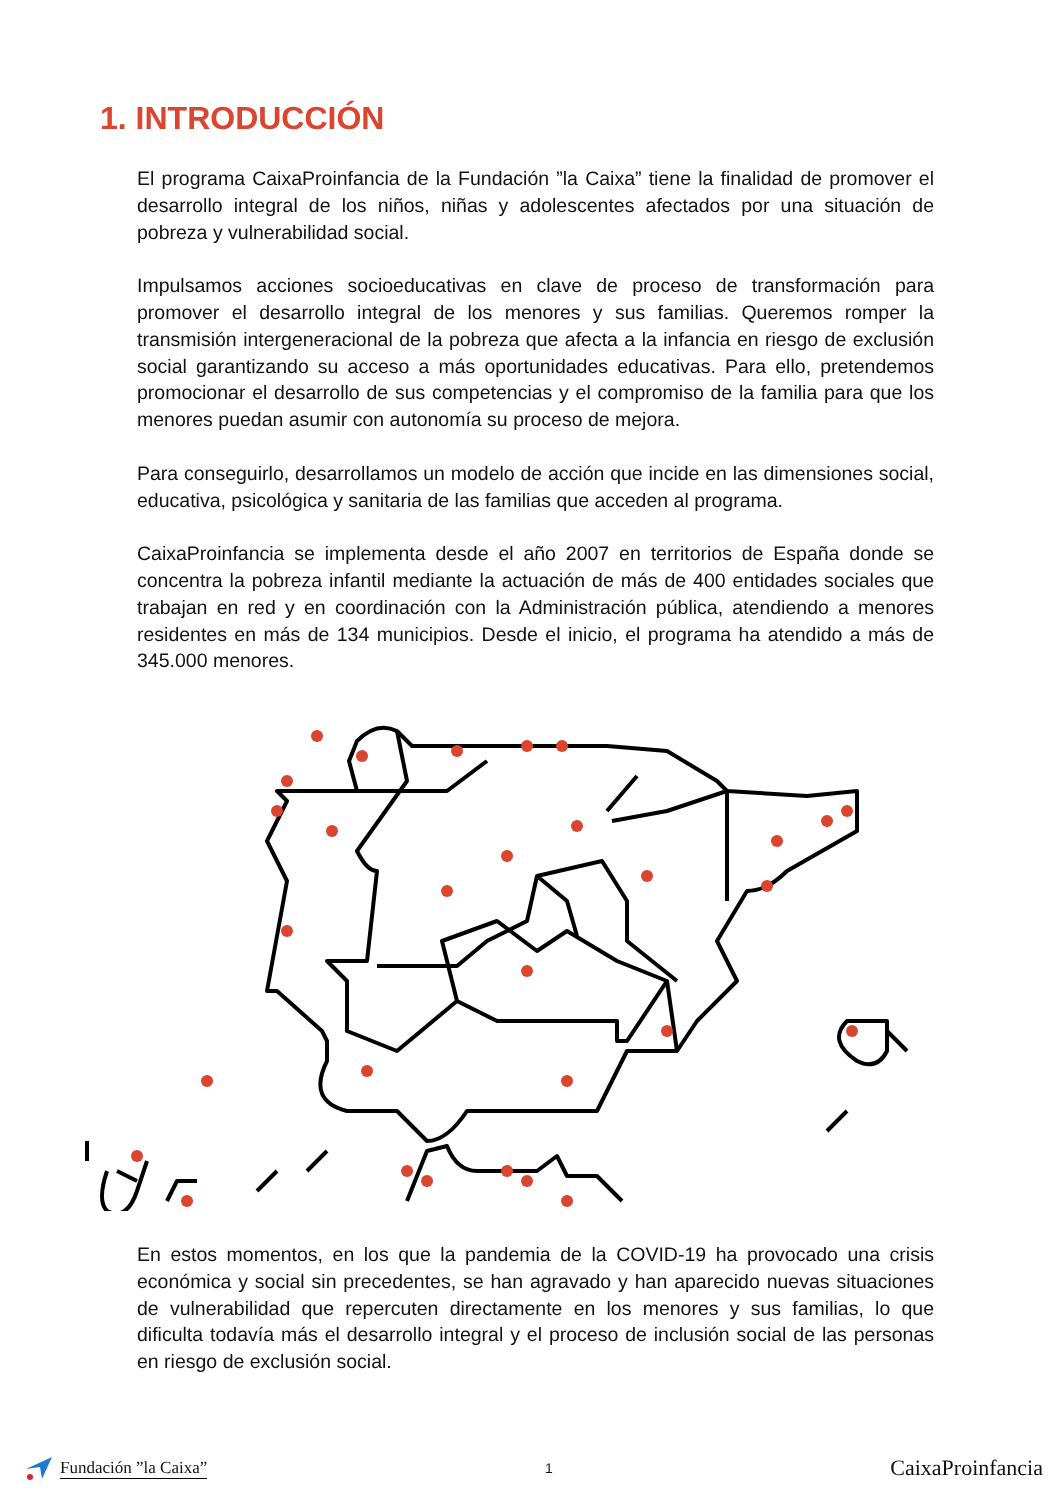1. INTRODUCCIÓN
El programa CaixaProinfancia de la Fundación ”la Caixa” tiene la finalidad de promover el desarrollo integral de los niños, niñas y adolescentes afectados por una situación de pobreza y vulnerabilidad social.
Impulsamos acciones socioeducativas en clave de proceso de transformación para promover el desarrollo integral de los menores y sus familias. Queremos romper la transmisión intergeneracional de la pobreza que afecta a la infancia en riesgo de exclusión social garantizando su acceso a más oportunidades educativas. Para ello, pretendemos promocionar el desarrollo de sus competencias y el compromiso de la familia para que los menores puedan asumir con autonomía su proceso de mejora.
Para conseguirlo, desarrollamos un modelo de acción que incide en las dimensiones social, educativa, psicológica y sanitaria de las familias que acceden al programa.
CaixaProinfancia se implementa desde el año 2007 en territorios de España donde se concentra la pobreza infantil mediante la actuación de más de 400 entidades sociales que trabajan en red y en coordinación con la Administración pública, atendiendo a menores residentes en más de 134 municipios. Desde el inicio, el programa ha atendido a más de 345.000 menores.
En estos momentos, en los que la pandemia de la COVID-19 ha provocado una crisis económica y social sin precedentes, se han agravado y han aparecido nuevas situaciones de vulnerabilidad que repercuten directamente en los menores y sus familias, lo que dificulta todavía más el desarrollo integral y el proceso de inclusión social de las personas en riesgo de exclusión social.
Fundación ”la Caixa”
1
CaixaProinfancia